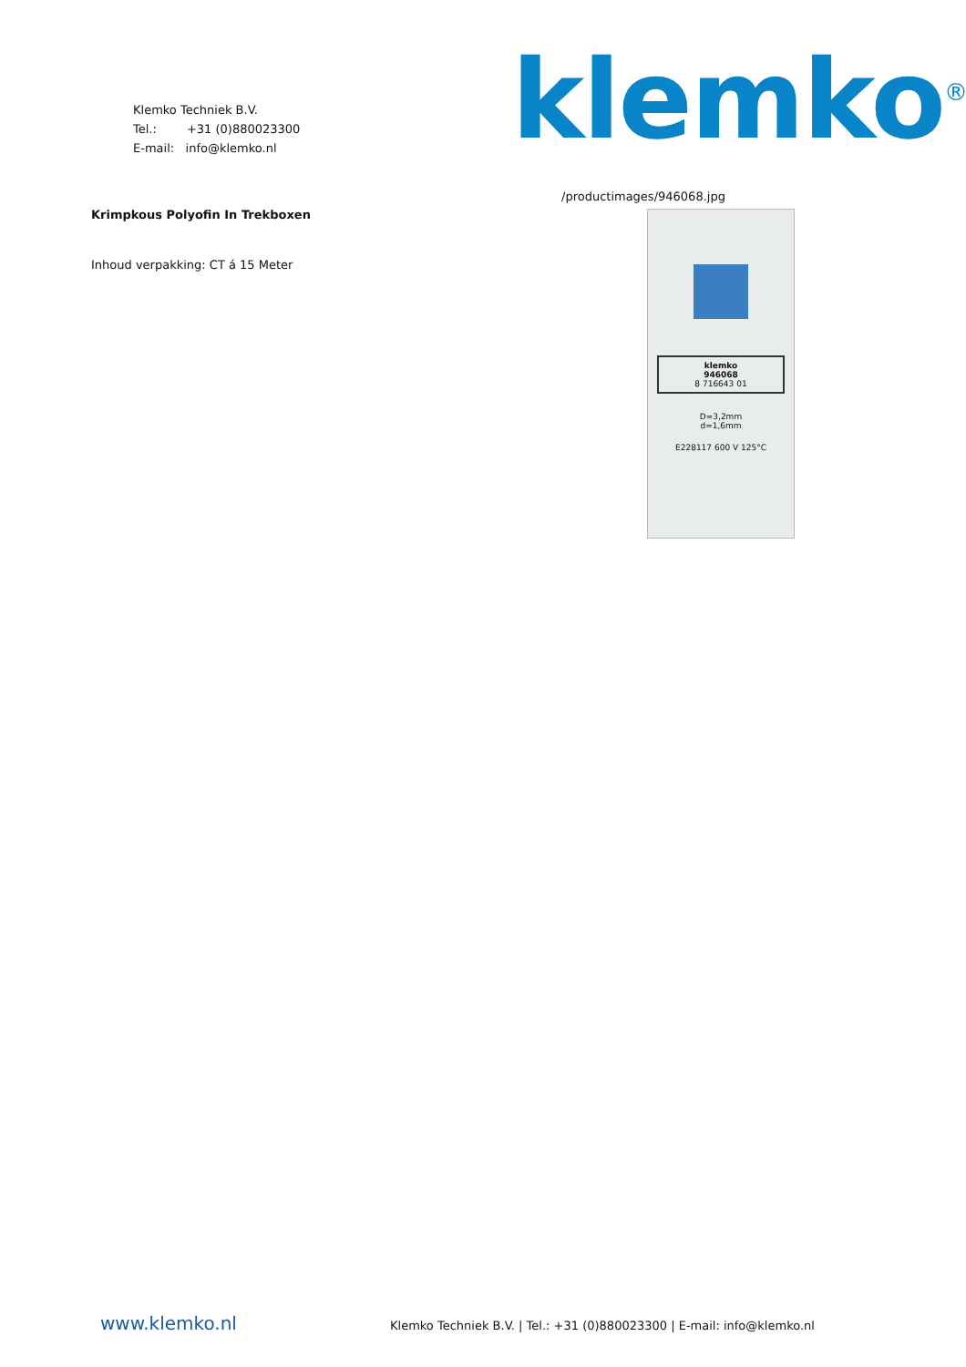Klemko Techniek B.V.
Tel.: +31 (0)880023300
E-mail: info@klemko.nl
klemko<sup>®</sup>
Krimpkous Polyofin In Trekboxen
Inhoud verpakking: CT á 15 Meter
/productimages/946068.jpg
klemko
946068
8 716643 01
D=3,2mm
d=1,6mm
E228117 600 V 125°C
www.klemko.nl Klemko Techniek B.V. | Tel.: +31 (0)880023300 | E-mail: info@klemko.nl